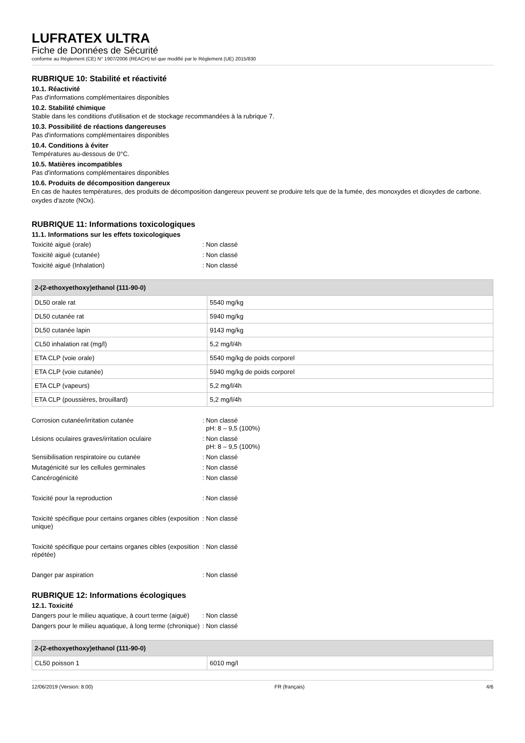LUFRATEX ULTRA
Fiche de Données de Sécurité
conforme au Règlement (CE) N° 1907/2006 (REACH) tel que modifié par le Règlement (UE) 2015/830
RUBRIQUE 10: Stabilité et réactivité
10.1. Réactivité
Pas d'informations complémentaires disponibles
10.2. Stabilité chimique
Stable dans les conditions d'utilisation et de stockage recommandées à la rubrique 7.
10.3. Possibilité de réactions dangereuses
Pas d'informations complémentaires disponibles
10.4. Conditions à éviter
Températures au-dessous de 0°C.
10.5. Matières incompatibles
Pas d'informations complémentaires disponibles
10.6. Produits de décomposition dangereux
En cas de hautes températures, des produits de décomposition dangereux peuvent se produire tels que de la fumée, des monoxydes et dioxydes de carbone. oxydes d'azote (NOx).
RUBRIQUE 11: Informations toxicologiques
11.1. Informations sur les effets toxicologiques
Toxicité aiguë (orale): Non classé
Toxicité aiguë (cutanée): Non classé
Toxicité aiguë (Inhalation): Non classé
| 2-(2-ethoxyethoxy)ethanol (111-90-0) | |
| --- | --- |
| DL50 orale rat | 5540 mg/kg |
| DL50 cutanée rat | 5940 mg/kg |
| DL50 cutanée lapin | 9143 mg/kg |
| CL50 inhalation rat (mg/l) | 5,2 mg/l/4h |
| ETA CLP (voie orale) | 5540 mg/kg de poids corporel |
| ETA CLP (voie cutanée) | 5940 mg/kg de poids corporel |
| ETA CLP (vapeurs) | 5,2 mg/l/4h |
| ETA CLP (poussières, brouillard) | 5,2 mg/l/4h |
Corrosion cutanée/irritation cutanée: Non classé
pH: 8 – 9,5 (100%)
Lésions oculaires graves/irritation oculaire: Non classé
pH: 8 – 9,5 (100%)
Sensibilisation respiratoire ou cutanée: Non classé
Mutagénicité sur les cellules germinales: Non classé
Cancérogénicité: Non classé
Toxicité pour la reproduction: Non classé
Toxicité spécifique pour certains organes cibles (exposition unique): Non classé
Toxicité spécifique pour certains organes cibles (exposition répétée): Non classé
Danger par aspiration: Non classé
RUBRIQUE 12: Informations écologiques
12.1. Toxicité
Dangers pour le milieu aquatique, à court terme (aiguë): Non classé
Dangers pour le milieu aquatique, à long terme (chronique): Non classé
| 2-(2-ethoxyethoxy)ethanol (111-90-0) | |
| --- | --- |
| CL50 poisson 1 | 6010 mg/l |
12/06/2019 (Version: 8.00) FR (français) 4/6